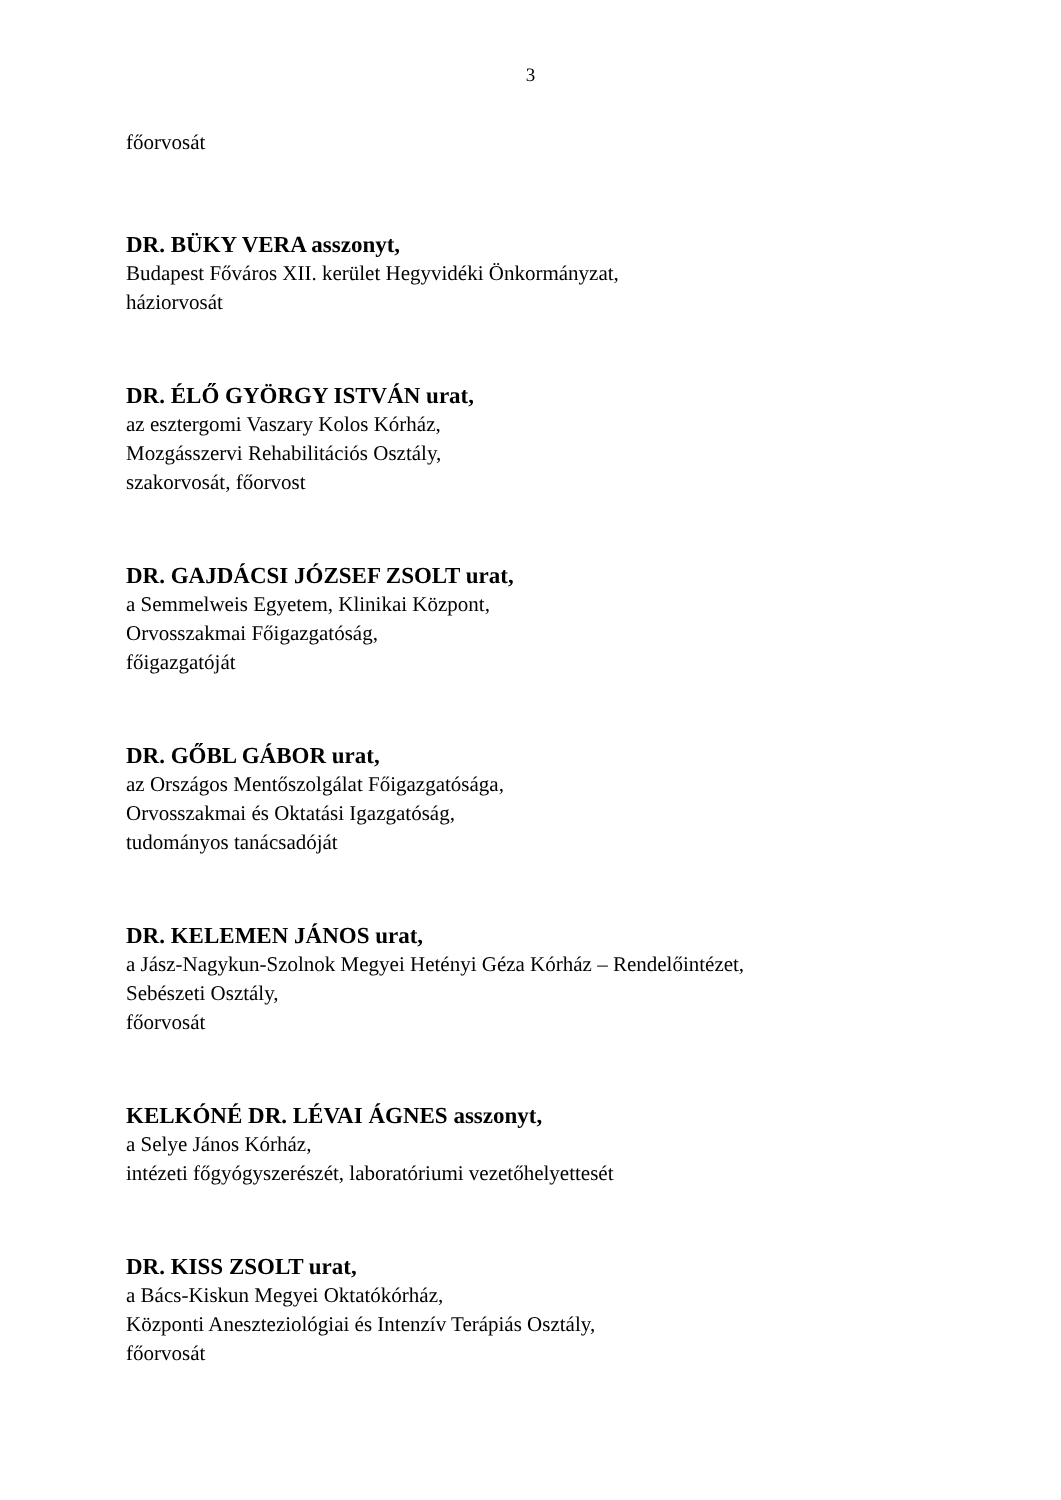3
főorvosát
DR. BÜKY VERA asszonyt,
Budapest Főváros XII. kerület Hegyvidéki Önkormányzat,
háziorvosát
DR. ÉLŐ GYÖRGY ISTVÁN urat,
az esztergomi Vaszary Kolos Kórház,
Mozgásszervi Rehabilitációs Osztály,
szakorvosát, főorvost
DR. GAJDÁCSI JÓZSEF ZSOLT urat,
a Semmelweis Egyetem, Klinikai Központ,
Orvosszakmai Főigazgatóság,
főigazgatóját
DR. GŐBL GÁBOR urat,
az Országos Mentőszolgálat Főigazgatósága,
Orvosszakmai és Oktatási Igazgatóság,
tudományos tanácsadóját
DR. KELEMEN JÁNOS urat,
a Jász-Nagykun-Szolnok Megyei Hetényi Géza Kórház – Rendelőintézet,
Sebészeti Osztály,
főorvosát
KELKÓNÉ DR. LÉVAI ÁGNES asszonyt,
a Selye János Kórház,
intézeti főgyógyszerészét, laboratóriumi vezetőhelyettesét
DR. KISS ZSOLT urat,
a Bács-Kiskun Megyei Oktatókórház,
Központi Aneszteziológiai és Intenzív Terápiás Osztály,
főorvosát